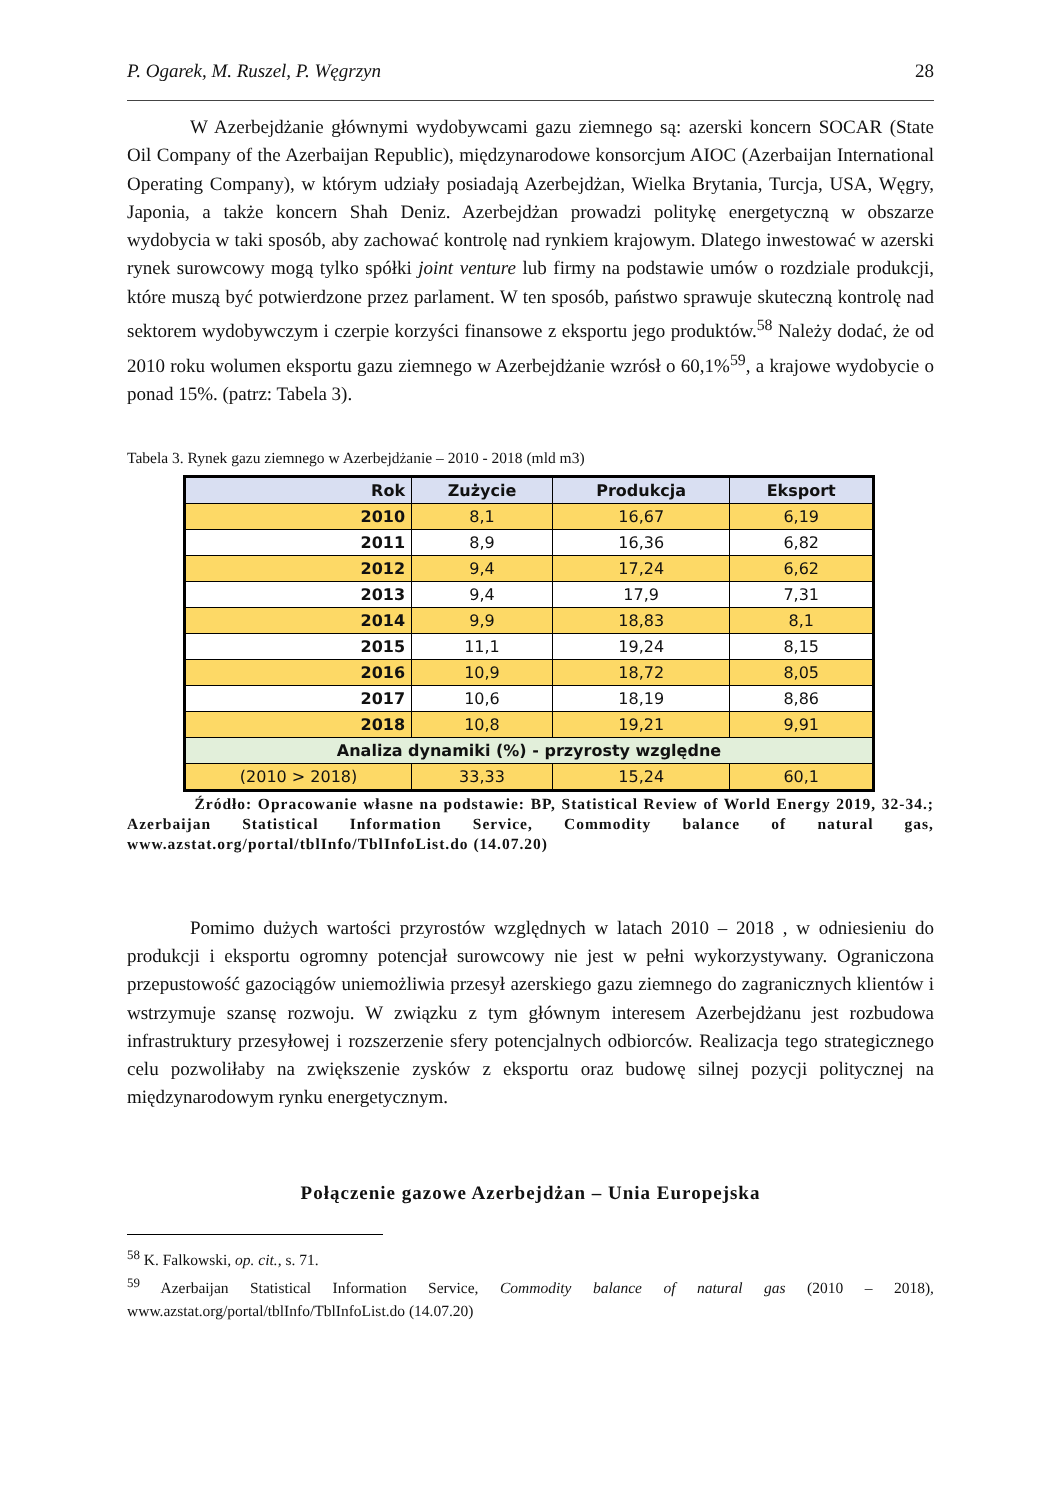P. Ogarek, M. Ruszel, P. Węgrzyn 28
W Azerbejdżanie głównymi wydobywcami gazu ziemnego są: azerski koncern SOCAR (State Oil Company of the Azerbaijan Republic), międzynarodowe konsorcjum AIOC (Azerbaijan International Operating Company), w którym udziały posiadają Azerbejdżan, Wielka Brytania, Turcja, USA, Węgry, Japonia, a także koncern Shah Deniz. Azerbejdżan prowadzi politykę energetyczną w obszarze wydobycia w taki sposób, aby zachować kontrolę nad rynkiem krajowym. Dlatego inwestować w azerski rynek surowcowy mogą tylko spółki joint venture lub firmy na podstawie umów o rozdziale produkcji, które muszą być potwierdzone przez parlament. W ten sposób, państwo sprawuje skuteczną kontrolę nad sektorem wydobywczym i czerpie korzyści finansowe z eksportu jego produktów.<sup>58</sup> Należy dodać, że od 2010 roku wolumen eksportu gazu ziemnego w Azerbejdżanie wzrósł o 60,1%<sup>59</sup>, a krajowe wydobycie o ponad 15%. (patrz: Tabela 3).
Tabela 3. Rynek gazu ziemnego w Azerbejdżanie – 2010 - 2018 (mld m3)
| Rok | Zużycie | Produkcja | Eksport |
| --- | --- | --- | --- |
| 2010 | 8,1 | 16,67 | 6,19 |
| 2011 | 8,9 | 16,36 | 6,82 |
| 2012 | 9,4 | 17,24 | 6,62 |
| 2013 | 9,4 | 17,9 | 7,31 |
| 2014 | 9,9 | 18,83 | 8,1 |
| 2015 | 11,1 | 19,24 | 8,15 |
| 2016 | 10,9 | 18,72 | 8,05 |
| 2017 | 10,6 | 18,19 | 8,86 |
| 2018 | 10,8 | 19,21 | 9,91 |
| Analiza dynamiki (%) - przyrosty względne | | | |
| (2010 > 2018) | 33,33 | 15,24 | 60,1 |
Źródło: Opracowanie własne na podstawie: BP, Statistical Review of World Energy 2019, 32-34.; Azerbaijan Statistical Information Service, Commodity balance of natural gas, www.azstat.org/portal/tblInfo/TblInfoList.do (14.07.20)
Pomimo dużych wartości przyrostów względnych w latach 2010 – 2018 , w odniesieniu do produkcji i eksportu ogromny potencjał surowcowy nie jest w pełni wykorzystywany. Ograniczona przepustowość gazociągów uniemożliwia przesył azerskiego gazu ziemnego do zagranicznych klientów i wstrzymuje szansę rozwoju. W związku z tym głównym interesem Azerbejdżanu jest rozbudowa infrastruktury przesyłowej i rozszerzenie sfery potencjalnych odbiorców. Realizacja tego strategicznego celu pozwoliłaby na zwiększenie zysków z eksportu oraz budowę silnej pozycji politycznej na międzynarodowym rynku energetycznym.
Połączenie gazowe Azerbejdżan – Unia Europejska
<sup>58</sup> K. Falkowski, op. cit., s. 71.
<sup>59</sup> Azerbaijan Statistical Information Service, Commodity balance of natural gas (2010 – 2018), www.azstat.org/portal/tblInfo/TblInfoList.do (14.07.20)